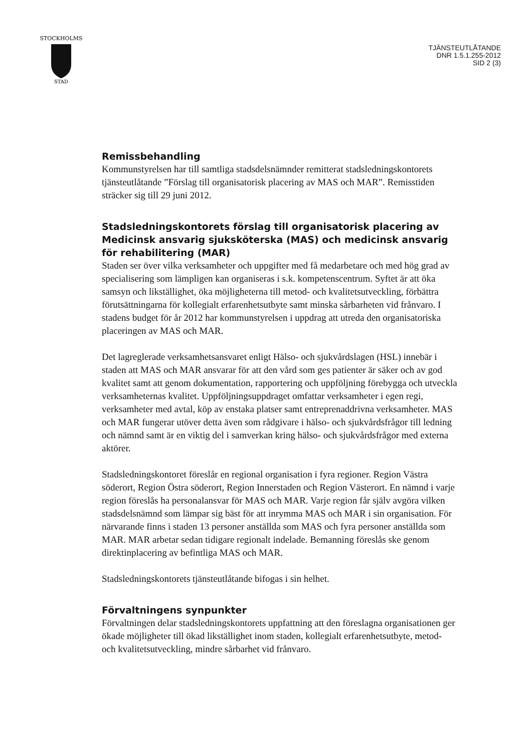STOCKHOLMS
STAD
TJÄNSTEUTLÅTANDE
DNR 1.5.1.255-2012
SID 2 (3)
Remissbehandling
Kommunstyrelsen har till samtliga stadsdelsnämnder remitterat stadsledningskontorets tjänsteutlåtande ”Förslag till organisatorisk placering av MAS och MAR”. Remisstiden sträcker sig till 29 juni 2012.
Stadsledningskontorets förslag till organisatorisk placering av Medicinsk ansvarig sjuksköterska (MAS) och medicinsk ansvarig för rehabilitering (MAR)
Staden ser över vilka verksamheter och uppgifter med få medarbetare och med hög grad av specialisering som lämpligen kan organiseras i s.k. kompetenscentrum. Syftet är att öka samsyn och likställighet, öka möjligheterna till metod- och kvalitetsutveckling, förbättra förutsättningarna för kollegialt erfarenhetsutbyte samt minska sårbarheten vid frånvaro. I stadens budget för år 2012 har kommunstyrelsen i uppdrag att utreda den organisatoriska placeringen av MAS och MAR.
Det lagreglerade verksamhetsansvaret enligt Hälso- och sjukvårdslagen (HSL) innebär i staden att MAS och MAR ansvarar för att den vård som ges patienter är säker och av god kvalitet samt att genom dokumentation, rapportering och uppföljning förebygga och utveckla verksamheternas kvalitet. Uppföljningsuppdraget omfattar verksamheter i egen regi, verksamheter med avtal, köp av enstaka platser samt entreprenaddrivna verksamheter. MAS och MAR fungerar utöver detta även som rådgivare i hälso- och sjukvårdsfrågor till ledning och nämnd samt är en viktig del i samverkan kring hälso- och sjukvårdsfrågor med externa aktörer.
Stadsledningskontoret föreslår en regional organisation i fyra regioner. Region Västra söderort, Region Östra söderort, Region Innerstaden och Region Västerort. En nämnd i varje region föreslås ha personalansvar för MAS och MAR. Varje region får själv avgöra vilken stadsdelsnämnd som lämpar sig bäst för att inrymma MAS och MAR i sin organisation. För närvarande finns i staden 13 personer anställda som MAS och fyra personer anställda som MAR. MAR arbetar sedan tidigare regionalt indelade. Bemanning föreslås ske genom direktinplacering av befintliga MAS och MAR.
Stadsledningskontorets tjänsteutlåtande bifogas i sin helhet.
Förvaltningens synpunkter
Förvaltningen delar stadsledningskontorets uppfattning att den föreslagna organisationen ger ökade möjligheter till ökad likställighet inom staden, kollegialt erfarenhetsutbyte, metod- och kvalitetsutveckling, mindre sårbarhet vid frånvaro.